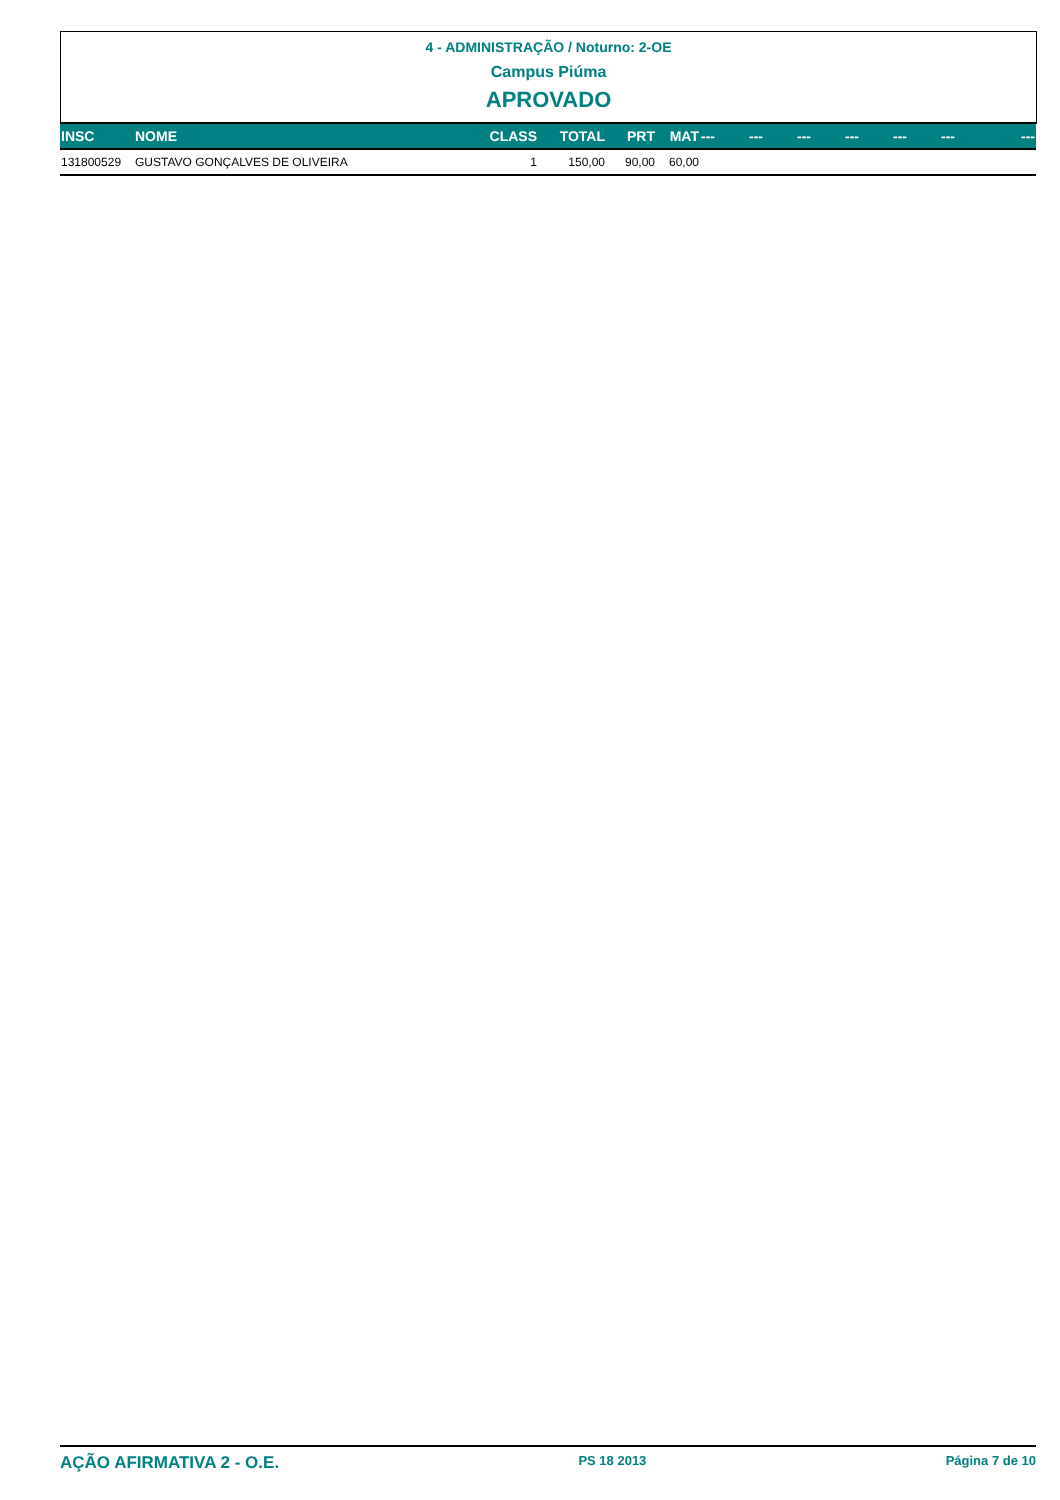4 - ADMINISTRAÇÃO / Noturno: 2-OE
Campus Piúma
APROVADO
| INSC | NOME | CLASS | TOTAL | PRT | MAT | --- | --- | --- | --- | --- | --- | --- |
| --- | --- | --- | --- | --- | --- | --- | --- | --- | --- | --- | --- | --- |
| 131800529 | GUSTAVO GONÇALVES DE OLIVEIRA | 1 | 150,00 | 90,00 | 60,00 | | | | | | | |
AÇÃO AFIRMATIVA 2 - O.E. PS 18 2013 Página 7 de 10